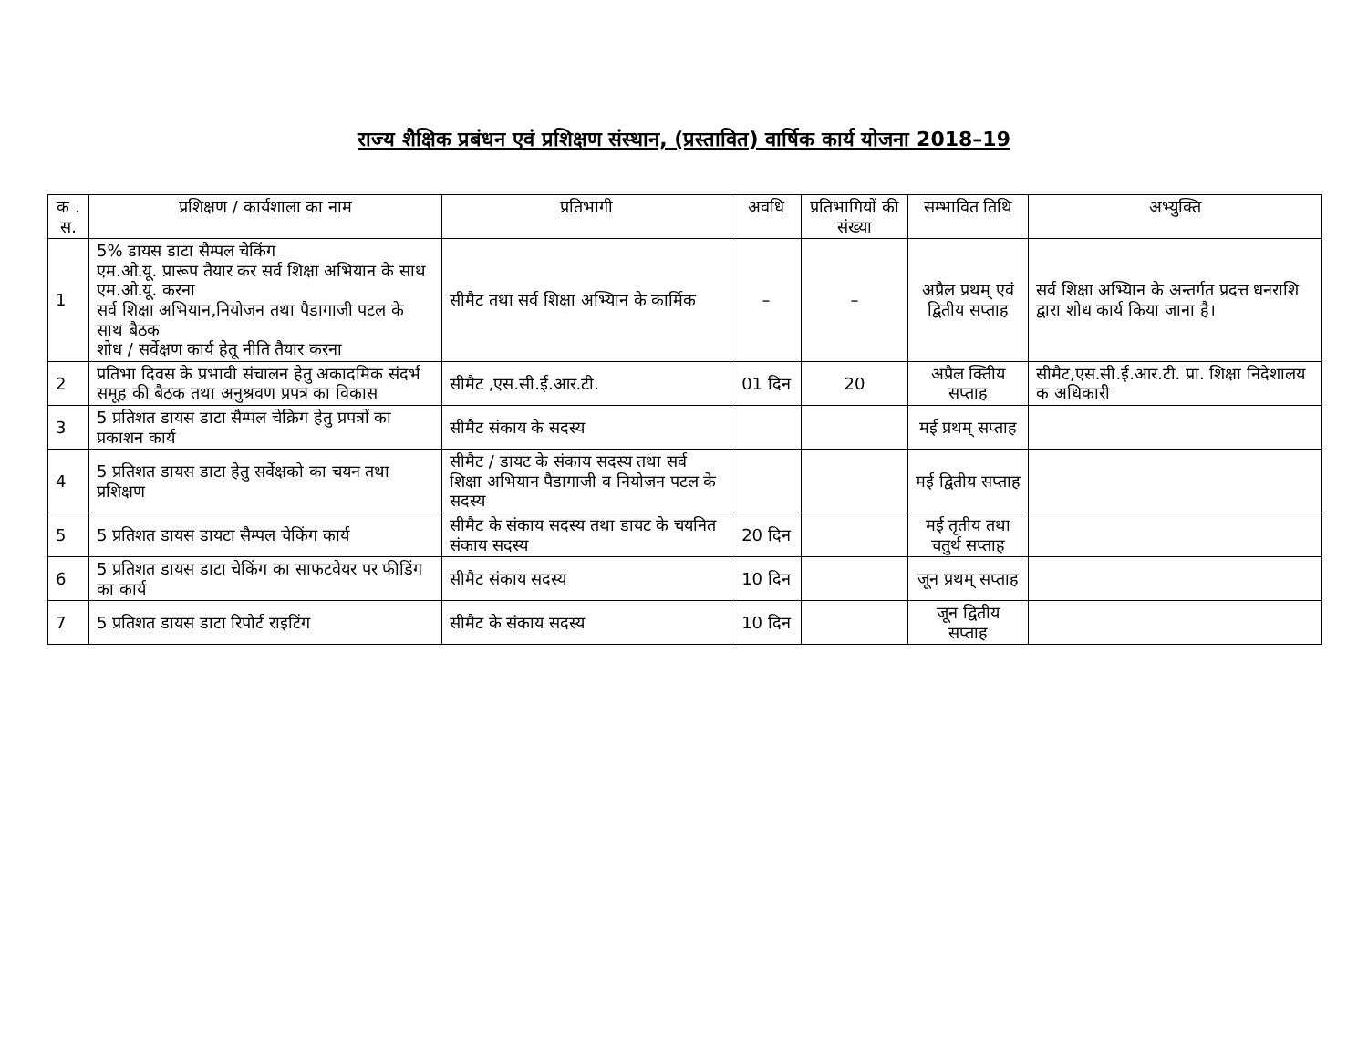राज्य शैक्षिक प्रबंधन एवं प्रशिक्षण संस्थान, (प्रस्तावित) वार्षिक कार्य योजना 2018–19
| क . स. | प्रशिक्षण / कार्यशाला का नाम | प्रतिभागी | अवधि | प्रतिभागियों की संख्या | सम्भावित तिथि | अभ्युक्ति |
| --- | --- | --- | --- | --- | --- | --- |
| 1 | 5% डायस डाटा सैम्पल चेकिंग एम.ओ.यू. प्रारूप तैयार कर सर्व शिक्षा अभियान के साथ एम.ओ.यू. करना सर्व शिक्षा अभियान,नियोजन तथा पैडागाजी पटल के साथ बैठक शोध / सर्वेक्षण कार्य हेतू नीति तैयार करना | सीमैट तथा सर्व शिक्षा अभ्यिान के कार्मिक | – | – | अप्रैल प्रथम् एवं द्वितीय सप्ताह | सर्व शिक्षा अभ्यिान के अन्तर्गत प्रदत्त धनराशि द्वारा शोध कार्य किया जाना है। |
| 2 | प्रतिभा दिवस के प्रभावी संचालन हेतु अकादमिक संदर्भ समूह की बैठक तथा अनुश्रवण प्रपत्र का विकास | सीमैट ,एस.सी.ई.आर.टी. | 01 दिन | 20 | अप्रैल क्तिीय सप्ताह | सीमैट,एस.सी.ई.आर.टी. प्रा. शिक्षा निदेशालय क अधिकारी |
| 3 | 5 प्रतिशत डायस डाटा सैम्पल चेक्रिग हेतु प्रपत्रों का प्रकाशन कार्य | सीमैट संकाय के सदस्य | | | मई प्रथम् सप्ताह | |
| 4 | 5 प्रतिशत डायस डाटा हेतु सर्वेक्षको का चयन तथा प्रशिक्षण | सीमैट / डायट के संकाय सदस्य तथा सर्व शिक्षा अभियान पैडागाजी व नियोजन पटल के सदस्य | | | मई द्वितीय सप्ताह | |
| 5 | 5 प्रतिशत डायस डायटा सैम्पल चेकिंग कार्य | सीमैट के संकाय सदस्य तथा डायट के चयनित संकाय सदस्य | 20 दिन | | मई तृतीय तथा चतुर्थ सप्ताह | |
| 6 | 5 प्रतिशत डायस डाटा चेकिंग का साफटवेयर पर फीडिंग का कार्य | सीमैट संकाय सदस्य | 10 दिन | | जून प्रथम् सप्ताह | |
| 7 | 5 प्रतिशत डायस डाटा रिपोर्ट राइटिंग | सीमैट के संकाय सदस्य | 10 दिन | | जून द्वितीय सप्ताह | |